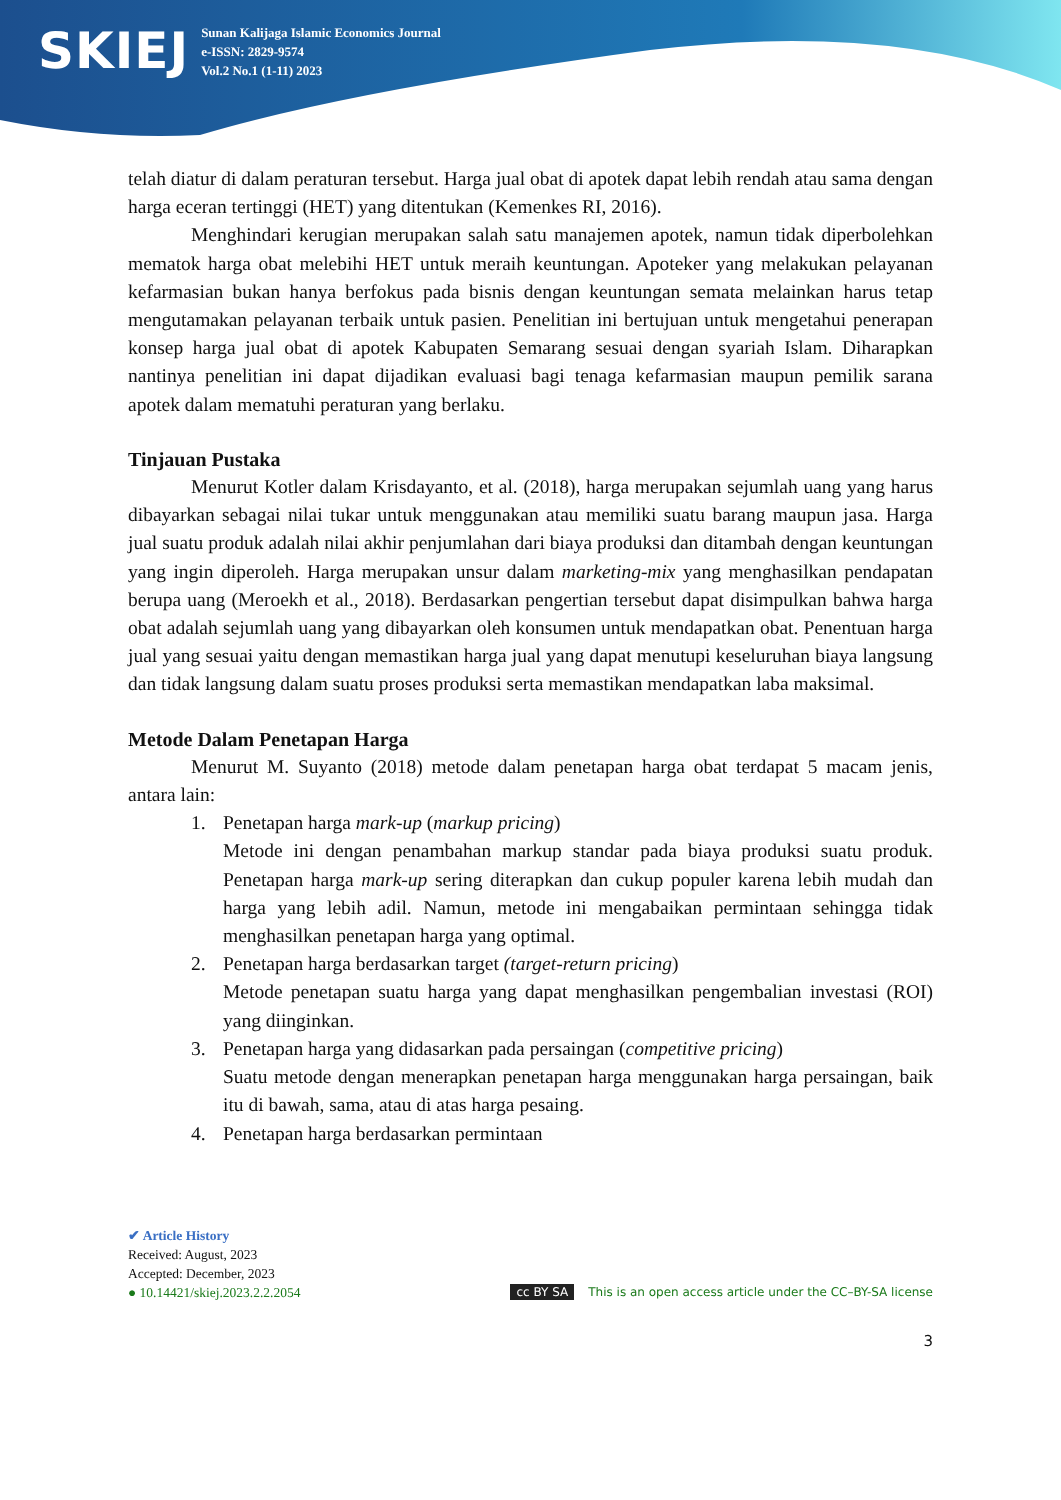SKIEJ
Sunan Kalijaga Islamic Economics Journal
e-ISSN: 2829-9574
Vol.2 No.1 (1-11) 2023
telah diatur di dalam peraturan tersebut. Harga jual obat di apotek dapat lebih rendah atau sama dengan harga eceran tertinggi (HET) yang ditentukan (Kemenkes RI, 2016).
Menghindari kerugian merupakan salah satu manajemen apotek, namun tidak diperbolehkan mematok harga obat melebihi HET untuk meraih keuntungan. Apoteker yang melakukan pelayanan kefarmasian bukan hanya berfokus pada bisnis dengan keuntungan semata melainkan harus tetap mengutamakan pelayanan terbaik untuk pasien. Penelitian ini bertujuan untuk mengetahui penerapan konsep harga jual obat di apotek Kabupaten Semarang sesuai dengan syariah Islam. Diharapkan nantinya penelitian ini dapat dijadikan evaluasi bagi tenaga kefarmasian maupun pemilik sarana apotek dalam mematuhi peraturan yang berlaku.
Tinjauan Pustaka
Menurut Kotler dalam Krisdayanto, et al. (2018), harga merupakan sejumlah uang yang harus dibayarkan sebagai nilai tukar untuk menggunakan atau memiliki suatu barang maupun jasa. Harga jual suatu produk adalah nilai akhir penjumlahan dari biaya produksi dan ditambah dengan keuntungan yang ingin diperoleh. Harga merupakan unsur dalam marketing-mix yang menghasilkan pendapatan berupa uang (Meroekh et al., 2018). Berdasarkan pengertian tersebut dapat disimpulkan bahwa harga obat adalah sejumlah uang yang dibayarkan oleh konsumen untuk mendapatkan obat. Penentuan harga jual yang sesuai yaitu dengan memastikan harga jual yang dapat menutupi keseluruhan biaya langsung dan tidak langsung dalam suatu proses produksi serta memastikan mendapatkan laba maksimal.
Metode Dalam Penetapan Harga
Menurut M. Suyanto (2018) metode dalam penetapan harga obat terdapat 5 macam jenis, antara lain:
1. Penetapan harga mark-up (markup pricing)
Metode ini dengan penambahan markup standar pada biaya produksi suatu produk. Penetapan harga mark-up sering diterapkan dan cukup populer karena lebih mudah dan harga yang lebih adil. Namun, metode ini mengabaikan permintaan sehingga tidak menghasilkan penetapan harga yang optimal.
2. Penetapan harga berdasarkan target (target-return pricing)
Metode penetapan suatu harga yang dapat menghasilkan pengembalian investasi (ROI) yang diinginkan.
3. Penetapan harga yang didasarkan pada persaingan (competitive pricing)
Suatu metode dengan menerapkan penetapan harga menggunakan harga persaingan, baik itu di bawah, sama, atau di atas harga pesaing.
4. Penetapan harga berdasarkan permintaan
✔ Article History
Received: August, 2023
Accepted: December, 2023
● 10.14421/skiej.2023.2.2.2054 cc BY SA This is an open access article under the CC–BY-SA license
3